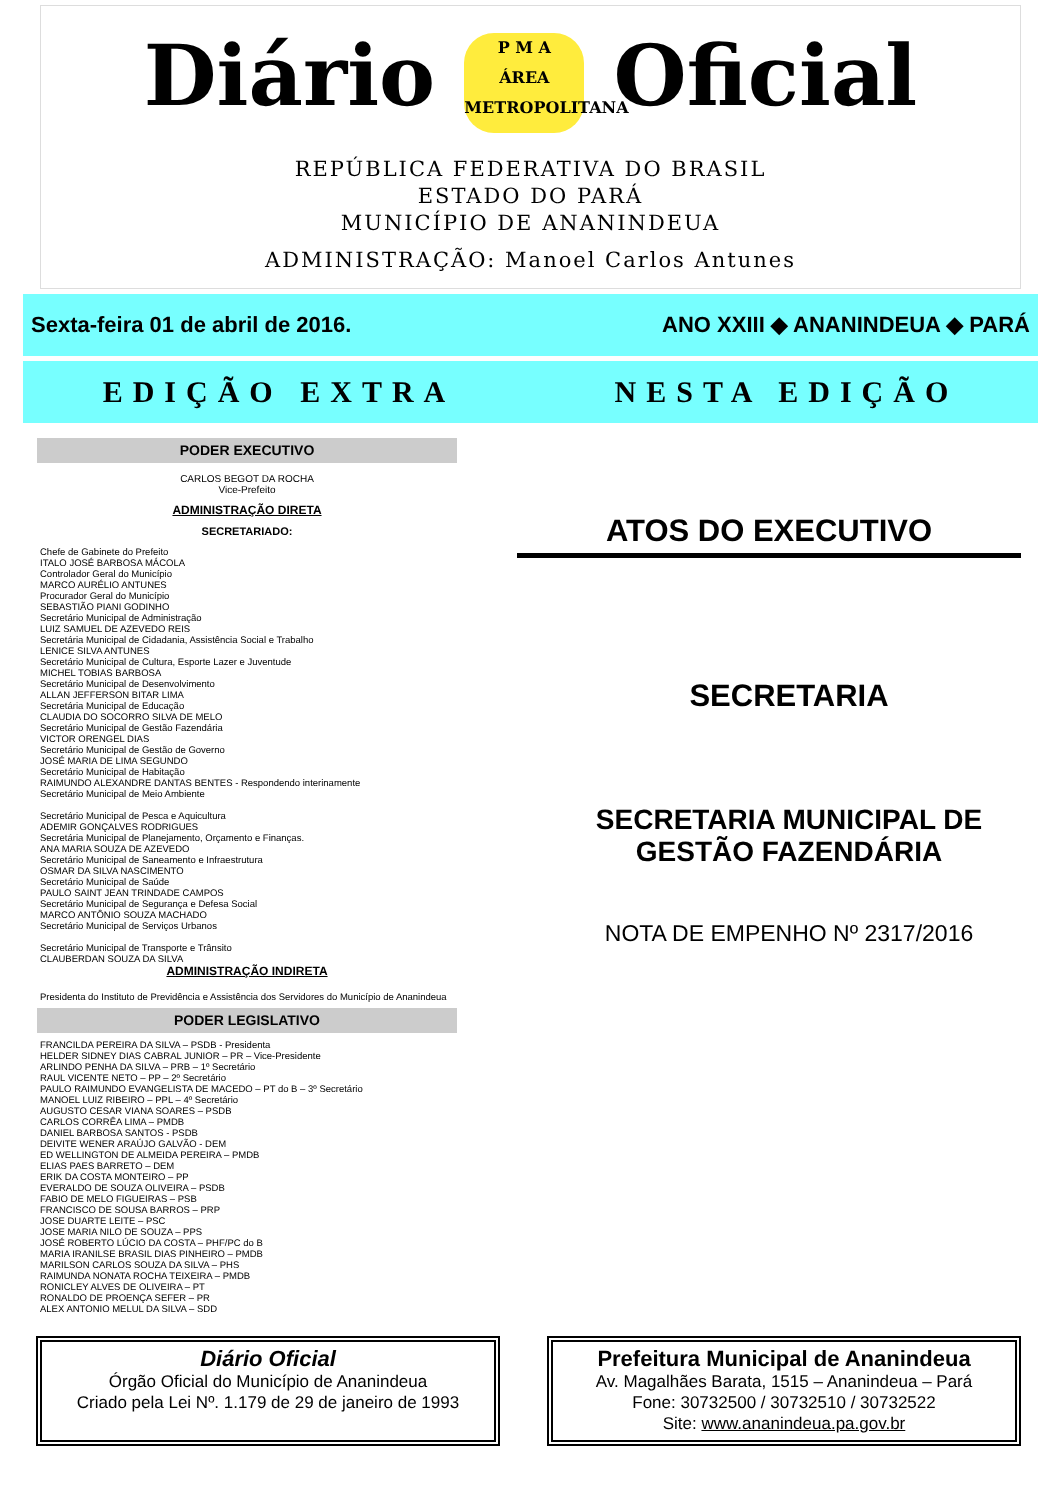Diário P M A
ÁREA METROPOLITANA Oficial
REPÚBLICA FEDERATIVA DO BRASIL
ESTADO DO PARÁ
MUNICÍPIO DE ANANINDEUA
ADMINISTRAÇÃO: Manoel Carlos Antunes
Sexta-feira 01 de abril de 2016. ANO XXIII ◆ ANANINDEUA ◆ PARÁ
EDIÇÃO EXTRA NESTA EDIÇÃO
PODER EXECUTIVO
CARLOS BEGOT DA ROCHA
Vice-Prefeito
ADMINISTRAÇÃO DIRETA
SECRETARIADO:
Chefe de Gabinete do Prefeito
ITALO JOSÉ BARBOSA MÁCOLA
Controlador Geral do Município
MARCO AURÉLIO ANTUNES
Procurador Geral do Município
SEBASTIÃO PIANI GODINHO
Secretário Municipal de Administração
LUIZ SAMUEL DE AZEVEDO REIS
Secretária Municipal de Cidadania, Assistência Social e Trabalho
LENICE SILVA ANTUNES
Secretário Municipal de Cultura, Esporte Lazer e Juventude
MICHEL TOBIAS BARBOSA
Secretário Municipal de Desenvolvimento
ALLAN JEFFERSON BITAR LIMA
Secretária Municipal de Educação
CLAUDIA DO SOCORRO SILVA DE MELO
Secretário Municipal de Gestão Fazendária
VICTOR ORENGEL DIAS
Secretário Municipal de Gestão de Governo
JOSÉ MARIA DE LIMA SEGUNDO
Secretário Municipal de Habitação
RAIMUNDO ALEXANDRE DANTAS BENTES - Respondendo interinamente
Secretário Municipal de Meio Ambiente
Secretário Municipal de Pesca e Aquicultura
ADEMIR GONÇALVES RODRIGUES
Secretária Municipal de Planejamento, Orçamento e Finanças.
ANA MARIA SOUZA DE AZEVEDO
Secretário Municipal de Saneamento e Infraestrutura
OSMAR DA SILVA NASCIMENTO
Secretário Municipal de Saúde
PAULO SAINT JEAN TRINDADE CAMPOS
Secretário Municipal de Segurança e Defesa Social
MARCO ANTÔNIO SOUZA MACHADO
Secretário Municipal de Serviços Urbanos
Secretário Municipal de Transporte e Trânsito
CLAUBERDAN SOUZA DA SILVA
ADMINISTRAÇÃO INDIRETA
Presidenta do Instituto de Previdência e Assistência dos Servidores do Município de Ananindeua
PODER LEGISLATIVO
FRANCILDA PEREIRA DA SILVA – PSDB - Presidenta
HELDER SIDNEY DIAS CABRAL JUNIOR – PR – Vice-Presidente
ARLINDO PENHA DA SILVA – PRB – 1º Secretário
RAUL VICENTE NETO – PP – 2º Secretário
PAULO RAIMUNDO EVANGELISTA DE MACEDO – PT do B – 3º Secretário
MANOEL LUIZ RIBEIRO – PPL – 4º Secretário
AUGUSTO CESAR VIANA SOARES – PSDB
CARLOS CORRÊA LIMA – PMDB
DANIEL BARBOSA SANTOS - PSDB
DEIVITE WENER ARAÚJO GALVÃO - DEM
ED WELLINGTON DE ALMEIDA PEREIRA – PMDB
ELIAS PAES BARRETO – DEM
ERIK DA COSTA MONTEIRO – PP
EVERALDO DE SOUZA OLIVEIRA – PSDB
FABIO DE MELO FIGUEIRAS – PSB
FRANCISCO DE SOUSA BARROS – PRP
JOSE DUARTE LEITE – PSC
JOSE MARIA NILO DE SOUZA – PPS
JOSÉ ROBERTO LÚCIO DA COSTA – PHF/PC do B
MARIA IRANILSE BRASIL DIAS PINHEIRO – PMDB
MARILSON CARLOS SOUZA DA SILVA – PHS
RAIMUNDA NONATA ROCHA TEIXEIRA – PMDB
RONICLEY ALVES DE OLIVEIRA – PT
RONALDO DE PROENÇA SEFER – PR
ALEX ANTONIO MELUL DA SILVA – SDD
ATOS DO EXECUTIVO
SECRETARIA
SECRETARIA MUNICIPAL DE
GESTÃO FAZENDÁRIA
NOTA DE EMPENHO Nº 2317/2016
Diário Oficial
Órgão Oficial do Município de Ananindeua
Criado pela Lei Nº. 1.179 de 29 de janeiro de 1993
Prefeitura Municipal de Ananindeua
Av. Magalhães Barata, 1515 – Ananindeua – Pará
Fone: 30732500 / 30732510 / 30732522
Site: www.ananindeua.pa.gov.br